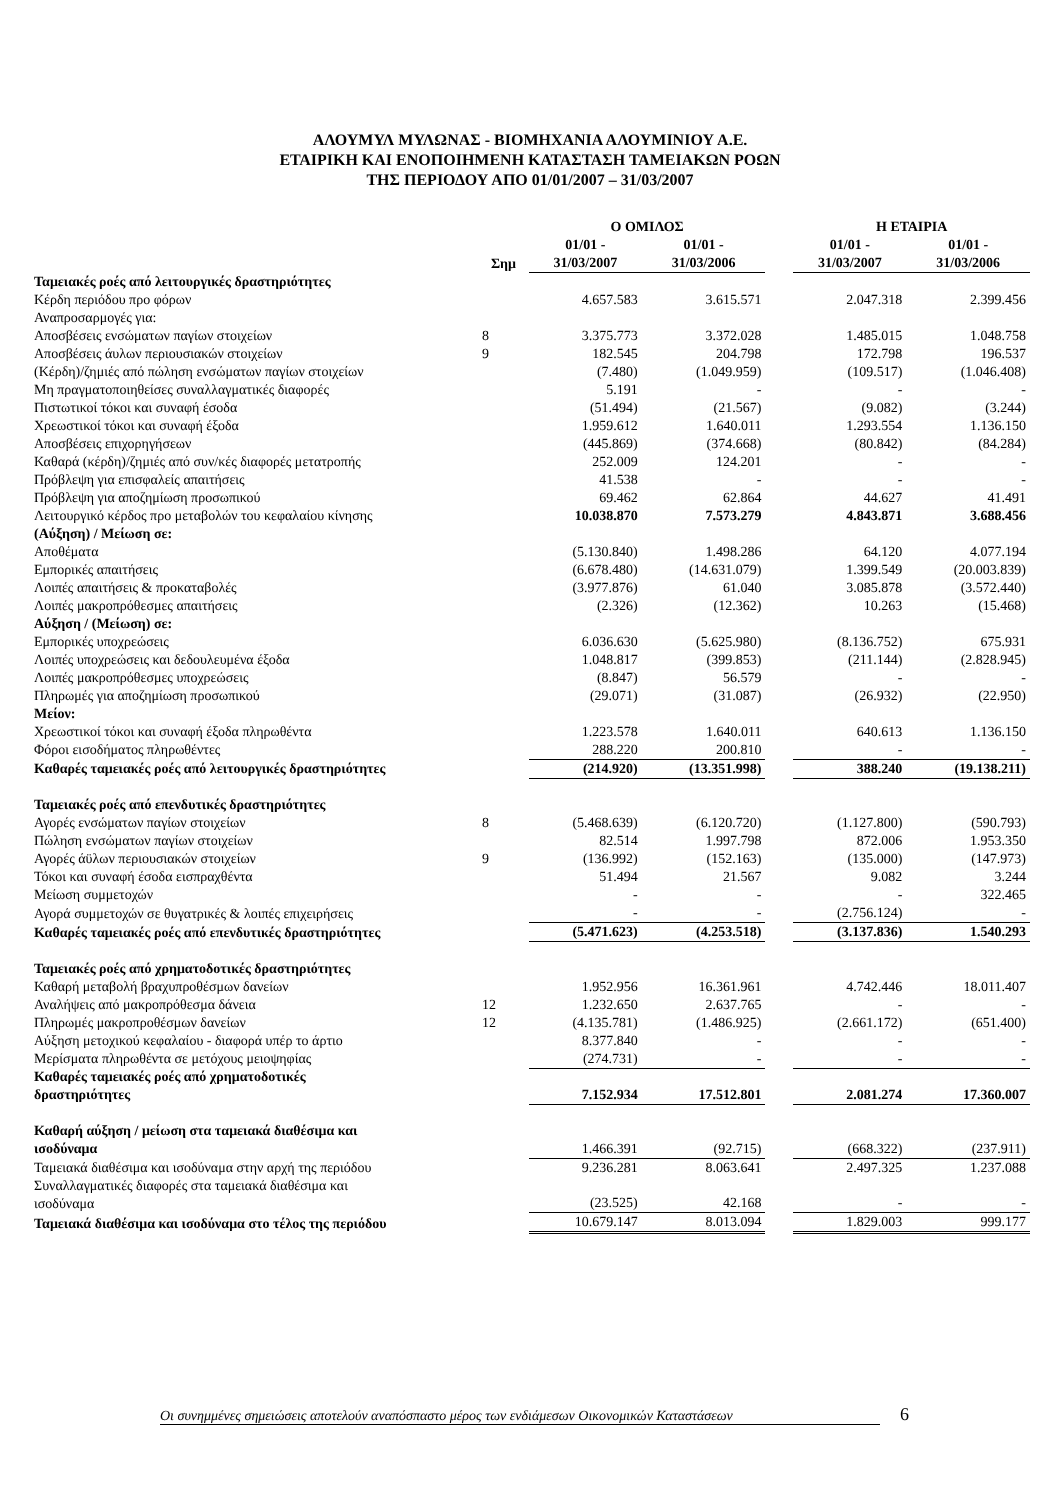ΑΛΟΥΜΥΛ ΜΥΛΩΝΑΣ - ΒΙΟΜΗΧΑΝΙΑ ΑΛΟΥΜΙΝΙΟΥ Α.Ε.
ΕΤΑΙΡΙΚΗ ΚΑΙ ΕΝΟΠΟΙΗΜΕΝΗ ΚΑΤΑΣΤΑΣΗ ΤΑΜΕΙΑΚΩΝ ΡΟΩΝ
ΤΗΣ ΠΕΡΙΟΔΟΥ ΑΠΟ 01/01/2007 – 31/03/2007
| | | Ο ΟΜΙΛΟΣ | | | Η ΕΤΑΙΡΙΑ | |
| --- | --- | --- | --- | --- | --- | --- |
| | Σημ | 01/01 - 31/03/2007 | 01/01 - 31/03/2006 | | 01/01 - 31/03/2007 | 01/01 - 31/03/2006 |
| Ταμειακές ροές από λειτουργικές δραστηριότητες | | | | | | |
| Κέρδη περιόδου προ φόρων | | 4.657.583 | 3.615.571 | | 2.047.318 | 2.399.456 |
| Αναπροσαρμογές για: | | | | | | |
| Αποσβέσεις ενσώματων παγίων στοιχείων | 8 | 3.375.773 | 3.372.028 | | 1.485.015 | 1.048.758 |
| Αποσβέσεις άυλων περιουσιακών στοιχείων | 9 | 182.545 | 204.798 | | 172.798 | 196.537 |
| (Κέρδη)/ζημιές από πώληση ενσώματων παγίων στοιχείων | | (7.480) | (1.049.959) | | (109.517) | (1.046.408) |
| Μη πραγματοποιηθείσες συναλλαγματικές διαφορές | | 5.191 | - | | - | - |
| Πιστωτικοί τόκοι και συναφή έσοδα | | (51.494) | (21.567) | | (9.082) | (3.244) |
| Χρεωστικοί τόκοι και συναφή έξοδα | | 1.959.612 | 1.640.011 | | 1.293.554 | 1.136.150 |
| Αποσβέσεις επιχορηγήσεων | | (445.869) | (374.668) | | (80.842) | (84.284) |
| Καθαρά (κέρδη)/ζημιές από συν/κές διαφορές μετατροπής | | 252.009 | 124.201 | | - | - |
| Πρόβλεψη για επισφαλείς απαιτήσεις | | 41.538 | - | | - | - |
| Πρόβλεψη για αποζημίωση προσωπικού | | 69.462 | 62.864 | | 44.627 | 41.491 |
| Λειτουργικό κέρδος προ μεταβολών του κεφαλαίου κίνησης | | 10.038.870 | 7.573.279 | | 4.843.871 | 3.688.456 |
| (Αύξηση) / Μείωση σε: | | | | | | |
| Αποθέματα | | (5.130.840) | 1.498.286 | | 64.120 | 4.077.194 |
| Εμπορικές απαιτήσεις | | (6.678.480) | (14.631.079) | | 1.399.549 | (20.003.839) |
| Λοιπές απαιτήσεις & προκαταβολές | | (3.977.876) | 61.040 | | 3.085.878 | (3.572.440) |
| Λοιπές μακροπρόθεσμες απαιτήσεις | | (2.326) | (12.362) | | 10.263 | (15.468) |
| Αύξηση / (Μείωση) σε: | | | | | | |
| Εμπορικές υποχρεώσεις | | 6.036.630 | (5.625.980) | | (8.136.752) | 675.931 |
| Λοιπές υποχρεώσεις και δεδουλευμένα έξοδα | | 1.048.817 | (399.853) | | (211.144) | (2.828.945) |
| Λοιπές μακροπρόθεσμες υποχρεώσεις | | (8.847) | 56.579 | | - | - |
| Πληρωμές για αποζημίωση προσωπικού | | (29.071) | (31.087) | | (26.932) | (22.950) |
| Μείον: | | | | | | |
| Χρεωστικοί τόκοι και συναφή έξοδα πληρωθέντα | | 1.223.578 | 1.640.011 | | 640.613 | 1.136.150 |
| Φόροι εισοδήματος πληρωθέντες | | 288.220 | 200.810 | | - | - |
| Καθαρές ταμειακές ροές από λειτουργικές δραστηριότητες | | (214.920) | (13.351.998) | | 388.240 | (19.138.211) |
| Ταμειακές ροές από επενδυτικές δραστηριότητες | | | | | | |
| Αγορές ενσώματων παγίων στοιχείων | 8 | (5.468.639) | (6.120.720) | | (1.127.800) | (590.793) |
| Πώληση ενσώματων παγίων στοιχείων | | 82.514 | 1.997.798 | | 872.006 | 1.953.350 |
| Αγορές άϋλων περιουσιακών στοιχείων | 9 | (136.992) | (152.163) | | (135.000) | (147.973) |
| Τόκοι και συναφή έσοδα εισπραχθέντα | | 51.494 | 21.567 | | 9.082 | 3.244 |
| Μείωση συμμετοχών | | - | - | | - | 322.465 |
| Αγορά συμμετοχών σε θυγατρικές & λοιπές επιχειρήσεις | | - | - | | (2.756.124) | - |
| Καθαρές ταμειακές ροές από επενδυτικές δραστηριότητες | | (5.471.623) | (4.253.518) | | (3.137.836) | 1.540.293 |
| Ταμειακές ροές από χρηματοδοτικές δραστηριότητες | | | | | | |
| Καθαρή μεταβολή βραχυπροθέσμων δανείων | | 1.952.956 | 16.361.961 | | 4.742.446 | 18.011.407 |
| Αναλήψεις από μακροπρόθεσμα δάνεια | 12 | 1.232.650 | 2.637.765 | | - | - |
| Πληρωμές μακροπροθέσμων δανείων | 12 | (4.135.781) | (1.486.925) | | (2.661.172) | (651.400) |
| Αύξηση μετοχικού κεφαλαίου - διαφορά υπέρ το άρτιο | | 8.377.840 | - | | - | - |
| Μερίσματα πληρωθέντα σε μετόχους μειοψηφίας | | (274.731) | - | | - | - |
| Καθαρές ταμειακές ροές από χρηματοδοτικές δραστηριότητες | | 7.152.934 | 17.512.801 | | 2.081.274 | 17.360.007 |
| Καθαρή αύξηση / μείωση στα ταμειακά διαθέσιμα και ισοδύναμα | | 1.466.391 | (92.715) | | (668.322) | (237.911) |
| Ταμειακά διαθέσιμα και ισοδύναμα στην αρχή της περιόδου | | 9.236.281 | 8.063.641 | | 2.497.325 | 1.237.088 |
| Συναλλαγματικές διαφορές στα ταμειακά διαθέσιμα και ισοδύναμα | | (23.525) | 42.168 | | - | - |
| Ταμειακά διαθέσιμα και ισοδύναμα στο τέλος της περιόδου | | 10.679.147 | 8.013.094 | | 1.829.003 | 999.177 |
Οι συνημμένες σημειώσεις αποτελούν αναπόσπαστο μέρος των ενδιάμεσων Οικονομικών Καταστάσεων 6